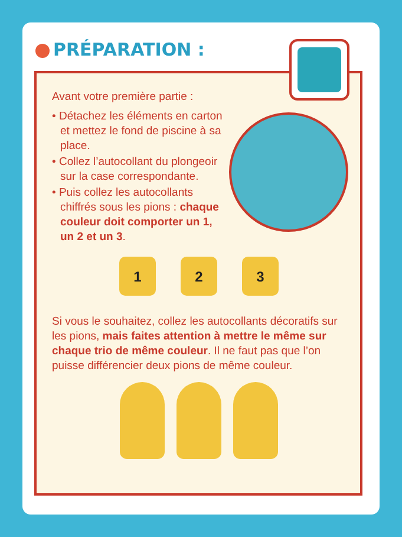PRÉPARATION :
Avant votre première partie :
• Détachez les éléments en carton et mettez le fond de piscine à sa place.
• Collez l’autocollant du plongeoir sur la case correspondante.
• Puis collez les autocollants chiffrés sous les pions : chaque couleur doit comporter un 1, un 2 et un 3.
1 2 3
Si vous le souhaitez, collez les autocollants décoratifs sur les pions, mais faites attention à mettre le même sur chaque trio de même couleur. Il ne faut pas que l’on puisse différencier deux pions de même couleur.